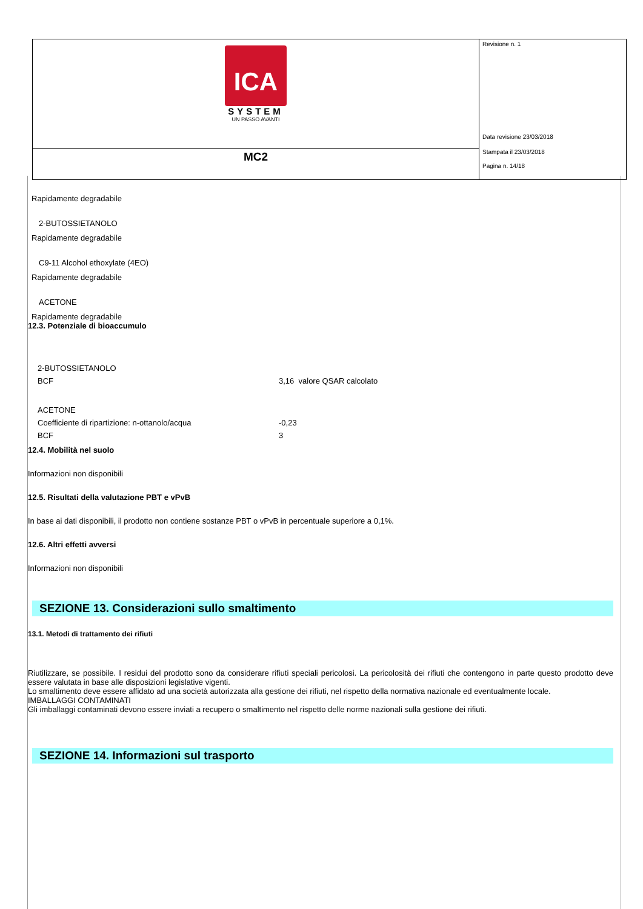| ICA SYSTEM UN PASSO AVANTI | Revisione n. 1 Data revisione 23/03/2018 Stampata il 23/03/2018 Pagina n. 14/18 |
| MC2 | |
Rapidamente degradabile
2-BUTOSSIETANOLO
Rapidamente degradabile
C9-11 Alcohol ethoxylate (4EO)
Rapidamente degradabile
ACETONE
Rapidamente degradabile
12.3. Potenziale di bioaccumulo
| 2-BUTOSSIETANOLO | |
| BCF | 3,16 valore QSAR calcolato |
| ACETONE | |
| Coefficiente di ripartizione: n-ottanolo/acqua | -0,23 |
| BCF | 3 |
12.4. Mobilità nel suolo
Informazioni non disponibili
12.5. Risultati della valutazione PBT e vPvB
In base ai dati disponibili, il prodotto non contiene sostanze PBT o vPvB in percentuale superiore a 0,1%.
12.6. Altri effetti avversi
Informazioni non disponibili
SEZIONE 13. Considerazioni sullo smaltimento
13.1. Metodi di trattamento dei rifiuti
Riutilizzare, se possibile. I residui del prodotto sono da considerare rifiuti speciali pericolosi. La pericolosità dei rifiuti che contengono in parte questo prodotto deve essere valutata in base alle disposizioni legislative vigenti.
Lo smaltimento deve essere affidato ad una società autorizzata alla gestione dei rifiuti, nel rispetto della normativa nazionale ed eventualmente locale.
IMBALLAGGI CONTAMINATI
Gli imballaggi contaminati devono essere inviati a recupero o smaltimento nel rispetto delle norme nazionali sulla gestione dei rifiuti.
SEZIONE 14. Informazioni sul trasporto